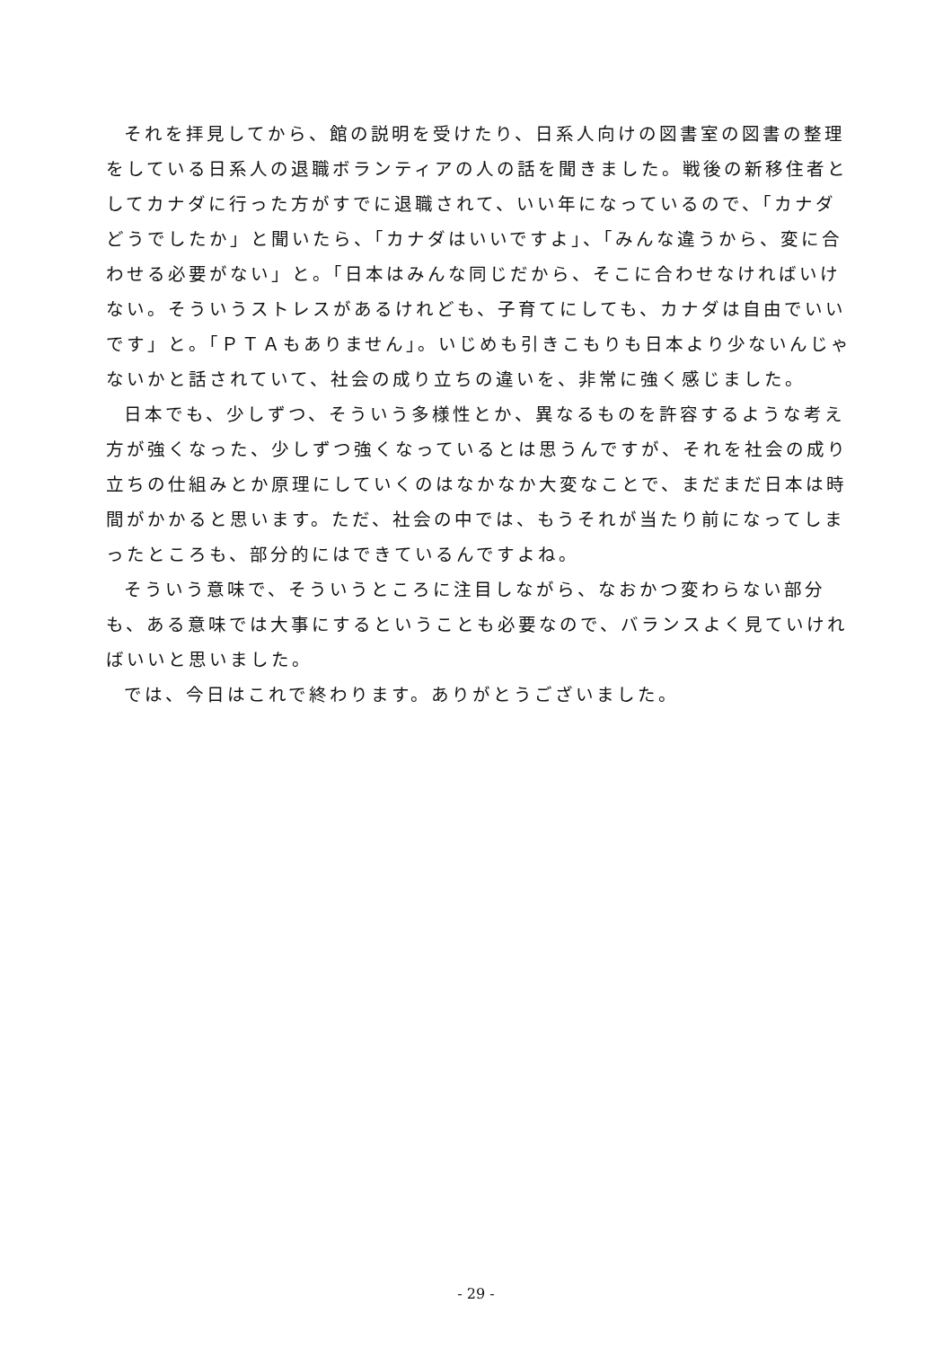それを拝見してから、館の説明を受けたり、日系人向けの図書室の図書の整理をしている日系人の退職ボランティアの人の話を聞きました。戦後の新移住者としてカナダに行った方がすでに退職されて、いい年になっているので、「カナダどうでしたか」と聞いたら、「カナダはいいですよ」、「みんな違うから、変に合わせる必要がない」と。「日本はみんな同じだから、そこに合わせなければいけない。そういうストレスがあるけれども、子育てにしても、カナダは自由でいいです」と。「ＰＴＡもありません」。いじめも引きこもりも日本より少ないんじゃないかと話されていて、社会の成り立ちの違いを、非常に強く感じました。
日本でも、少しずつ、そういう多様性とか、異なるものを許容するような考え方が強くなった、少しずつ強くなっているとは思うんですが、それを社会の成り立ちの仕組みとか原理にしていくのはなかなか大変なことで、まだまだ日本は時間がかかると思います。ただ、社会の中では、もうそれが当たり前になってしまったところも、部分的にはできているんですよね。
そういう意味で、そういうところに注目しながら、なおかつ変わらない部分も、ある意味では大事にするということも必要なので、バランスよく見ていければいいと思いました。
では、今日はこれで終わります。ありがとうございました。
- 29 -